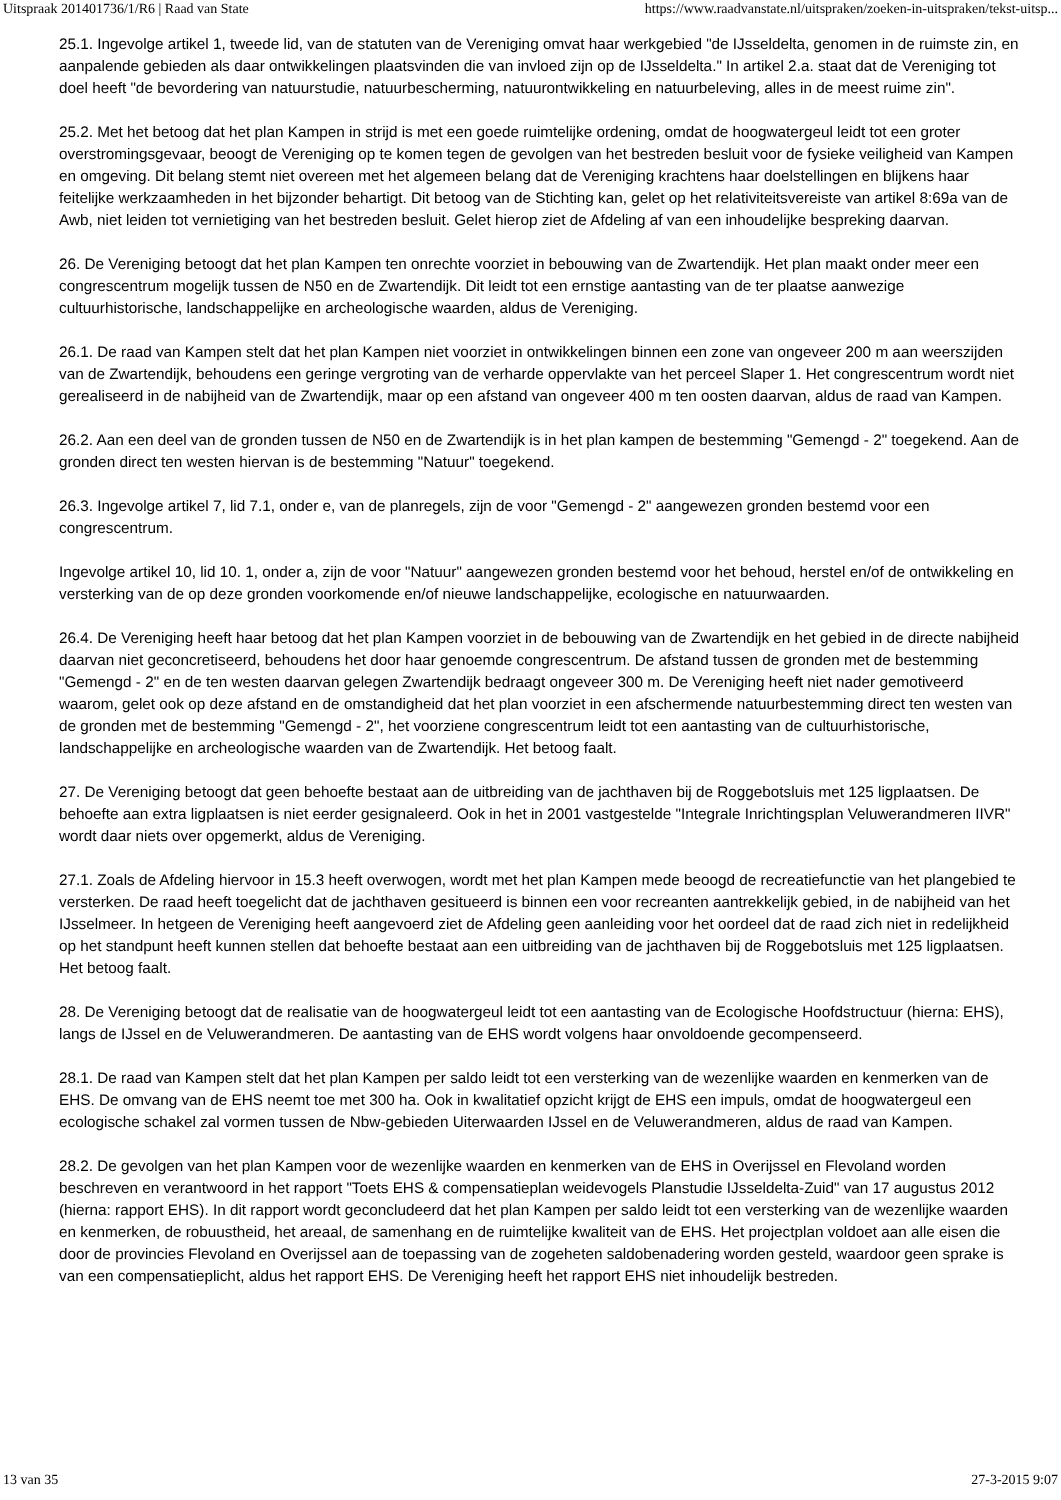Uitspraak 201401736/1/R6 | Raad van State https://www.raadvanstate.nl/uitspraken/zoeken-in-uitspraken/tekst-uitsp...
25.1. Ingevolge artikel 1, tweede lid, van de statuten van de Vereniging omvat haar werkgebied "de IJsseldelta, genomen in de ruimste zin, en aanpalende gebieden als daar ontwikkelingen plaatsvinden die van invloed zijn op de IJsseldelta." In artikel 2.a. staat dat de Vereniging tot doel heeft "de bevordering van natuurstudie, natuurbescherming, natuurontwikkeling en natuurbeleving, alles in de meest ruime zin".
25.2. Met het betoog dat het plan Kampen in strijd is met een goede ruimtelijke ordening, omdat de hoogwatergeul leidt tot een groter overstromingsgevaar, beoogt de Vereniging op te komen tegen de gevolgen van het bestreden besluit voor de fysieke veiligheid van Kampen en omgeving. Dit belang stemt niet overeen met het algemeen belang dat de Vereniging krachtens haar doelstellingen en blijkens haar feitelijke werkzaamheden in het bijzonder behartigt. Dit betoog van de Stichting kan, gelet op het relativiteitsvereiste van artikel 8:69a van de Awb, niet leiden tot vernietiging van het bestreden besluit. Gelet hierop ziet de Afdeling af van een inhoudelijke bespreking daarvan.
26. De Vereniging betoogt dat het plan Kampen ten onrechte voorziet in bebouwing van de Zwartendijk. Het plan maakt onder meer een congrescentrum mogelijk tussen de N50 en de Zwartendijk. Dit leidt tot een ernstige aantasting van de ter plaatse aanwezige cultuurhistorische, landschappelijke en archeologische waarden, aldus de Vereniging.
26.1. De raad van Kampen stelt dat het plan Kampen niet voorziet in ontwikkelingen binnen een zone van ongeveer 200 m aan weerszijden van de Zwartendijk, behoudens een geringe vergroting van de verharde oppervlakte van het perceel Slaper 1. Het congrescentrum wordt niet gerealiseerd in de nabijheid van de Zwartendijk, maar op een afstand van ongeveer 400 m ten oosten daarvan, aldus de raad van Kampen.
26.2. Aan een deel van de gronden tussen de N50 en de Zwartendijk is in het plan kampen de bestemming "Gemengd - 2" toegekend. Aan de gronden direct ten westen hiervan is de bestemming "Natuur" toegekend.
26.3. Ingevolge artikel 7, lid 7.1, onder e, van de planregels, zijn de voor "Gemengd - 2" aangewezen gronden bestemd voor een congrescentrum.
Ingevolge artikel 10, lid 10. 1, onder a, zijn de voor "Natuur" aangewezen gronden bestemd voor het behoud, herstel en/of de ontwikkeling en versterking van de op deze gronden voorkomende en/of nieuwe landschappelijke, ecologische en natuurwaarden.
26.4. De Vereniging heeft haar betoog dat het plan Kampen voorziet in de bebouwing van de Zwartendijk en het gebied in de directe nabijheid daarvan niet geconcretiseerd, behoudens het door haar genoemde congrescentrum. De afstand tussen de gronden met de bestemming "Gemengd - 2" en de ten westen daarvan gelegen Zwartendijk bedraagt ongeveer 300 m. De Vereniging heeft niet nader gemotiveerd waarom, gelet ook op deze afstand en de omstandigheid dat het plan voorziet in een afschermende natuurbestemming direct ten westen van de gronden met de bestemming "Gemengd - 2", het voorziene congrescentrum leidt tot een aantasting van de cultuurhistorische, landschappelijke en archeologische waarden van de Zwartendijk. Het betoog faalt.
27. De Vereniging betoogt dat geen behoefte bestaat aan de uitbreiding van de jachthaven bij de Roggebotsluis met 125 ligplaatsen. De behoefte aan extra ligplaatsen is niet eerder gesignaleerd. Ook in het in 2001 vastgestelde "Integrale Inrichtingsplan Veluwerandmeren IIVR" wordt daar niets over opgemerkt, aldus de Vereniging.
27.1. Zoals de Afdeling hiervoor in 15.3 heeft overwogen, wordt met het plan Kampen mede beoogd de recreatiefunctie van het plangebied te versterken. De raad heeft toegelicht dat de jachthaven gesitueerd is binnen een voor recreanten aantrekkelijk gebied, in de nabijheid van het IJsselmeer. In hetgeen de Vereniging heeft aangevoerd ziet de Afdeling geen aanleiding voor het oordeel dat de raad zich niet in redelijkheid op het standpunt heeft kunnen stellen dat behoefte bestaat aan een uitbreiding van de jachthaven bij de Roggebotsluis met 125 ligplaatsen. Het betoog faalt.
28. De Vereniging betoogt dat de realisatie van de hoogwatergeul leidt tot een aantasting van de Ecologische Hoofdstructuur (hierna: EHS), langs de IJssel en de Veluwerandmeren. De aantasting van de EHS wordt volgens haar onvoldoende gecompenseerd.
28.1. De raad van Kampen stelt dat het plan Kampen per saldo leidt tot een versterking van de wezenlijke waarden en kenmerken van de EHS. De omvang van de EHS neemt toe met 300 ha. Ook in kwalitatief opzicht krijgt de EHS een impuls, omdat de hoogwatergeul een ecologische schakel zal vormen tussen de Nbw-gebieden Uiterwaarden IJssel en de Veluwerandmeren, aldus de raad van Kampen.
28.2. De gevolgen van het plan Kampen voor de wezenlijke waarden en kenmerken van de EHS in Overijssel en Flevoland worden beschreven en verantwoord in het rapport "Toets EHS & compensatieplan weidevogels Planstudie IJsseldelta-Zuid" van 17 augustus 2012 (hierna: rapport EHS). In dit rapport wordt geconcludeerd dat het plan Kampen per saldo leidt tot een versterking van de wezenlijke waarden en kenmerken, de robuustheid, het areaal, de samenhang en de ruimtelijke kwaliteit van de EHS. Het projectplan voldoet aan alle eisen die door de provincies Flevoland en Overijssel aan de toepassing van de zogeheten saldobenadering worden gesteld, waardoor geen sprake is van een compensatieplicht, aldus het rapport EHS. De Vereniging heeft het rapport EHS niet inhoudelijk bestreden.
13 van 35 27-3-2015 9:07